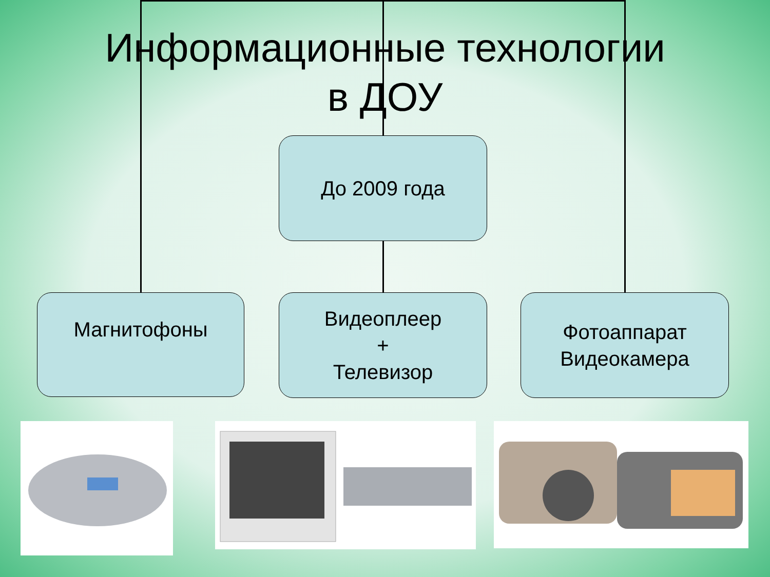Информационные технологии
в ДОУ
До 2009 года
Магнитофоны
Видеоплеер
+
Телевизор
Фотоаппарат
Видеокамера